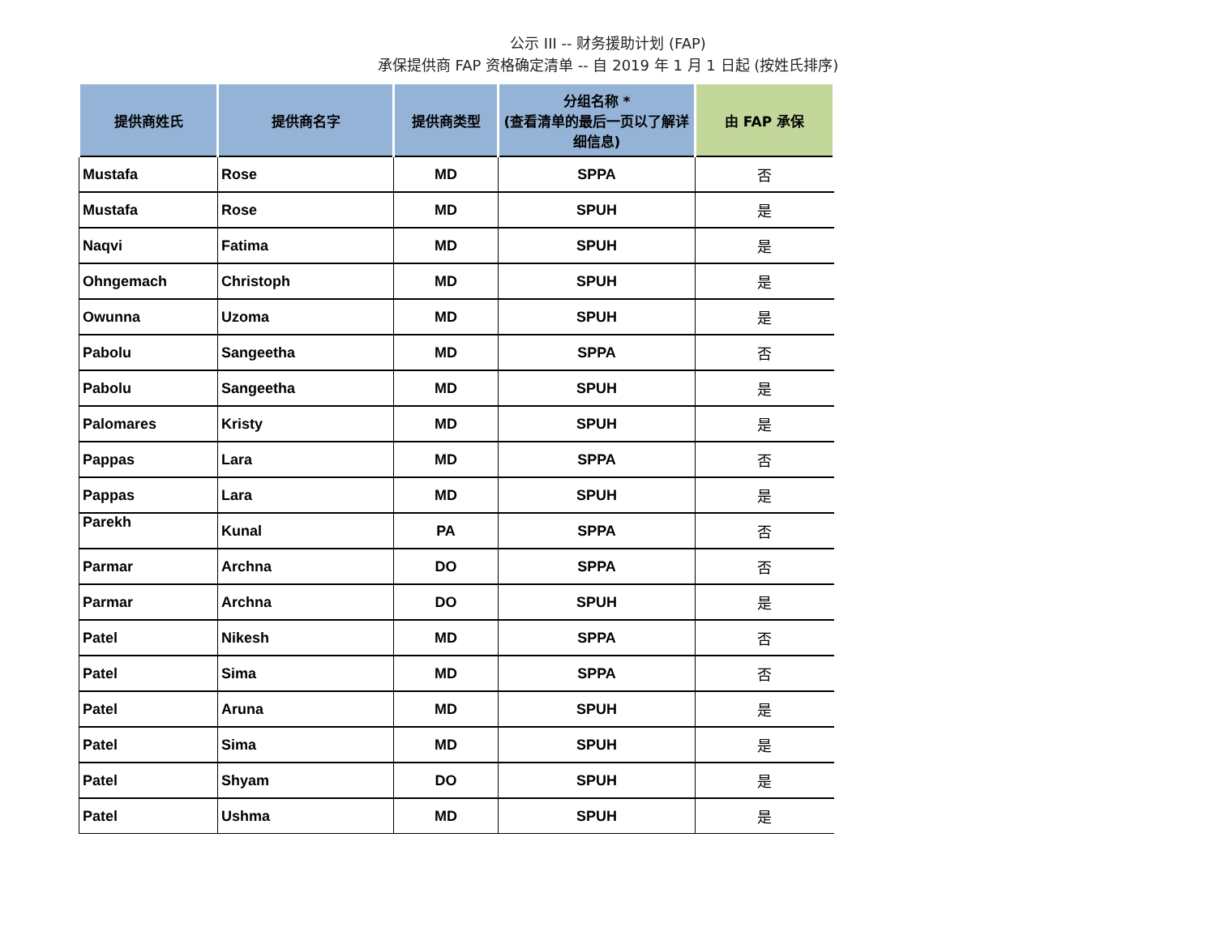公示 III -- 财务援助计划 (FAP)
承保提供商 FAP 资格确定清单 -- 自 2019 年 1 月 1 日起 (按姓氏排序)
| 提供商姓氏 | 提供商名字 | 提供商类型 | 分组名称 * (查看清单的最后一页以了解详细信息) | 由 FAP 承保 |
| --- | --- | --- | --- | --- |
| Mustafa | Rose | MD | SPPA | 否 |
| Mustafa | Rose | MD | SPUH | 是 |
| Naqvi | Fatima | MD | SPUH | 是 |
| Ohngemach | Christoph | MD | SPUH | 是 |
| Owunna | Uzoma | MD | SPUH | 是 |
| Pabolu | Sangeetha | MD | SPPA | 否 |
| Pabolu | Sangeetha | MD | SPUH | 是 |
| Palomares | Kristy | MD | SPUH | 是 |
| Pappas | Lara | MD | SPPA | 否 |
| Pappas | Lara | MD | SPUH | 是 |
| Parekh | Kunal | PA | SPPA | 否 |
| Parmar | Archna | DO | SPPA | 否 |
| Parmar | Archna | DO | SPUH | 是 |
| Patel | Nikesh | MD | SPPA | 否 |
| Patel | Sima | MD | SPPA | 否 |
| Patel | Aruna | MD | SPUH | 是 |
| Patel | Sima | MD | SPUH | 是 |
| Patel | Shyam | DO | SPUH | 是 |
| Patel | Ushma | MD | SPUH | 是 |